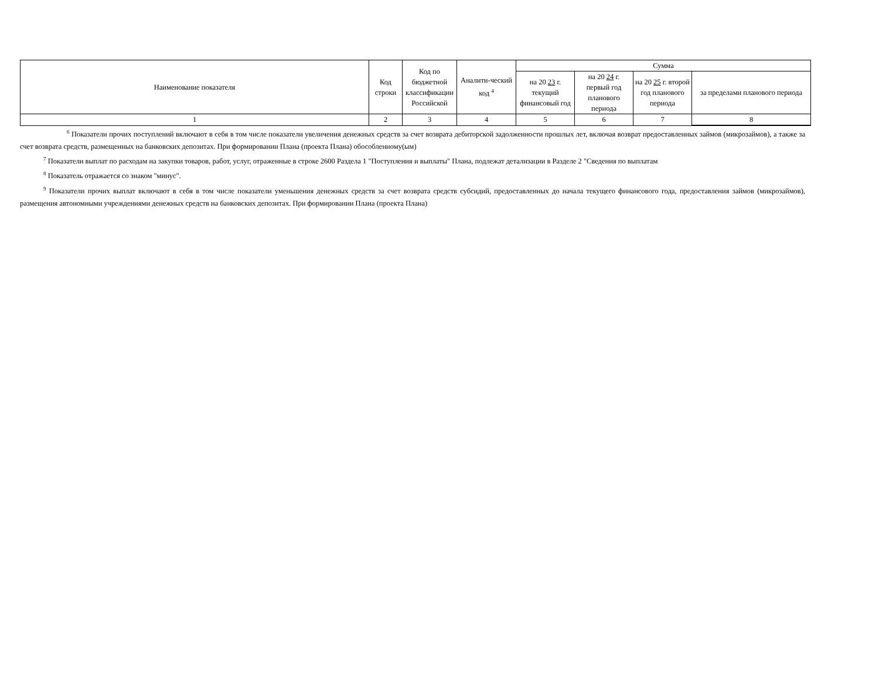| Наименование показателя | Код строки | Код по бюджетной классификации Российской | Аналити-ческий код <sup>4</sup> | Сумма | | | |
| --- | --- | --- | --- | --- | --- | --- | --- |
| | | | | на 20 23 г. текущий финансовый год | на 20 24 г. первый год планового периода | на 20 25 г. второй год планового периода | за пределами планового периода |
| 1 | 2 | 3 | 4 | 5 | 6 | 7 | 8 |
<sup>6</sup> Показатели прочих поступлений включают в себя в том числе показатели увеличения денежных средств за счет возврата дебиторской задолженности прошлых лет, включая возврат предоставленных займов (микрозаймов), а также за счет возврата средств, размещенных на банковских депозитах. При формировании Плана (проекта Плана) обособленному(ым)
<sup>7</sup> Показатели выплат по расходам на закупки товаров, работ, услуг, отраженные в строке 2600 Раздела 1 "Поступления и выплаты" Плана, подлежат детализации в Разделе 2 "Сведения по выплатам
<sup>8</sup> Показатель отражается со знаком "минус".
<sup>9</sup> Показатели прочих выплат включают в себя в том числе показатели уменьшения денежных средств за счет возврата средств субсидий, предоставленных до начала текущего финансового года, предоставления займов (микрозаймов), размещения автономными учреждениями денежных средств на банковских депозитах. При формировании Плана (проекта Плана)